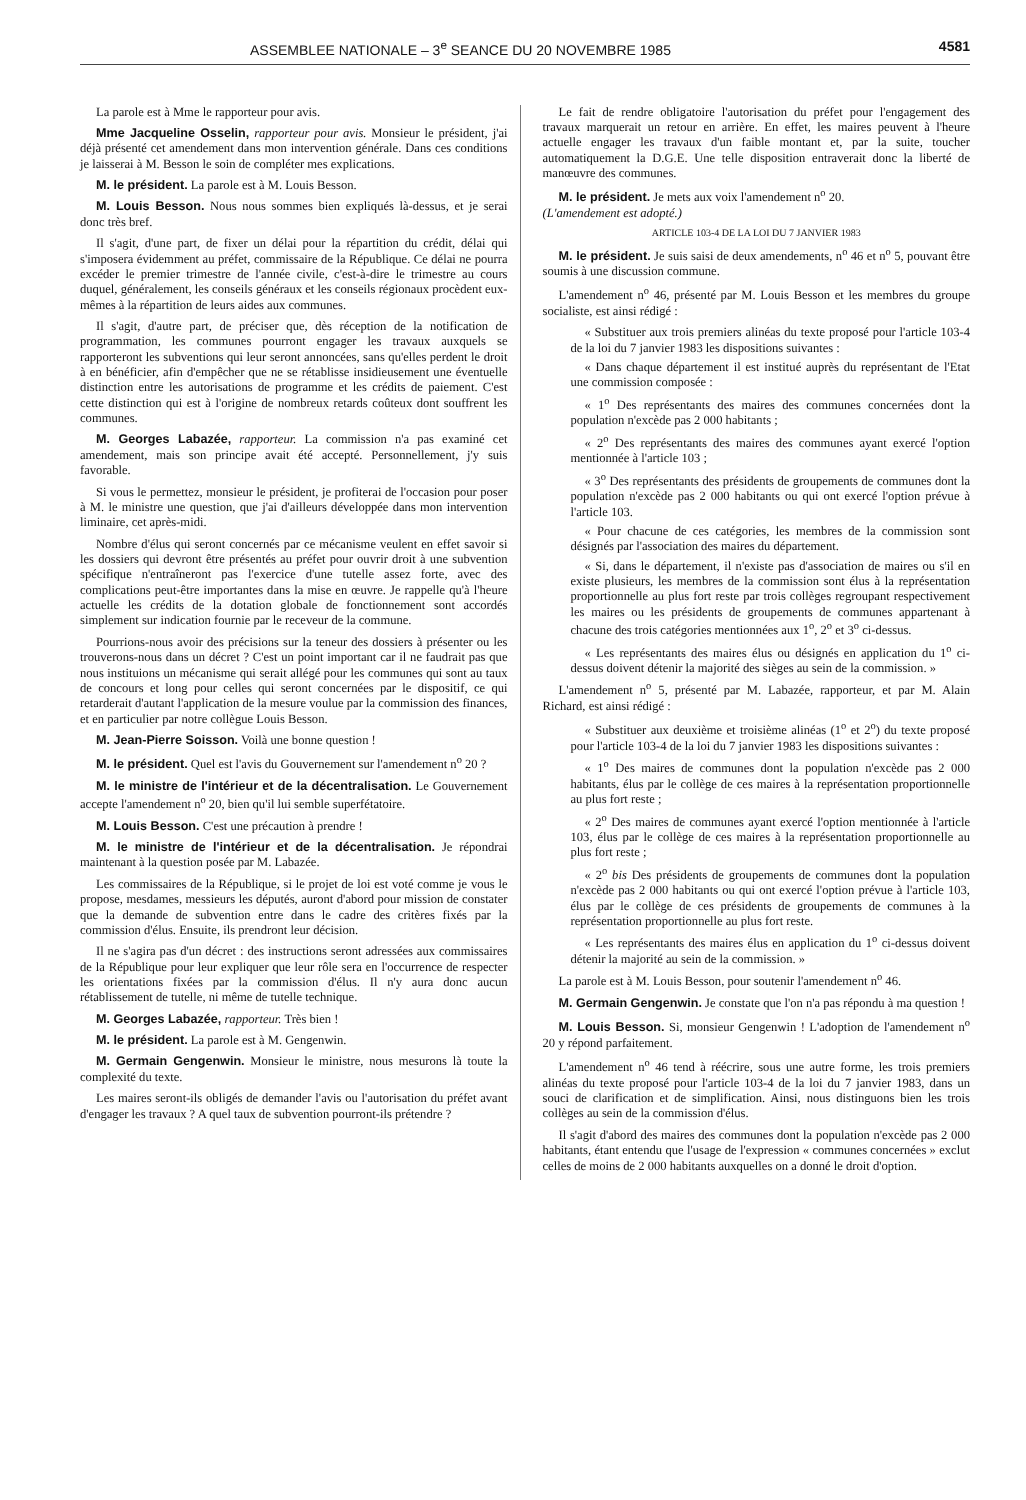ASSEMBLEE NATIONALE – 3<sup>e</sup> SEANCE DU 20 NOVEMBRE 1985 4581
La parole est à Mme le rapporteur pour avis.
Mme Jacqueline Osselin, rapporteur pour avis. Monsieur le président, j'ai déjà présenté cet amendement dans mon intervention générale. Dans ces conditions je laisserai à M. Besson le soin de compléter mes explications.
M. le président. La parole est à M. Louis Besson.
M. Louis Besson. Nous nous sommes bien expliqués là-dessus, et je serai donc très bref.
Il s'agit, d'une part, de fixer un délai pour la répartition du crédit, délai qui s'imposera évidemment au préfet, commissaire de la République. Ce délai ne pourra excéder le premier trimestre de l'année civile, c'est-à-dire le trimestre au cours duquel, généralement, les conseils généraux et les conseils régionaux procèdent eux-mêmes à la répartition de leurs aides aux communes.
Il s'agit, d'autre part, de préciser que, dès réception de la notification de programmation, les communes pourront engager les travaux auxquels se rapporteront les subventions qui leur seront annoncées, sans qu'elles perdent le droit à en bénéficier, afin d'empêcher que ne se rétablisse insidieusement une éventuelle distinction entre les autorisations de programme et les crédits de paiement. C'est cette distinction qui est à l'origine de nombreux retards coûteux dont souffrent les communes.
M. Georges Labazée, rapporteur. La commission n'a pas examiné cet amendement, mais son principe avait été accepté. Personnellement, j'y suis favorable.
Si vous le permettez, monsieur le président, je profiterai de l'occasion pour poser à M. le ministre une question, que j'ai d'ailleurs développée dans mon intervention liminaire, cet après-midi.
Nombre d'élus qui seront concernés par ce mécanisme veulent en effet savoir si les dossiers qui devront être présentés au préfet pour ouvrir droit à une subvention spécifique n'entraîneront pas l'exercice d'une tutelle assez forte, avec des complications peut-être importantes dans la mise en œuvre. Je rappelle qu'à l'heure actuelle les crédits de la dotation globale de fonctionnement sont accordés simplement sur indication fournie par le receveur de la commune.
Pourrions-nous avoir des précisions sur la teneur des dossiers à présenter ou les trouverons-nous dans un décret ? C'est un point important car il ne faudrait pas que nous instituions un mécanisme qui serait allégé pour les communes qui sont au taux de concours et long pour celles qui seront concernées par le dispositif, ce qui retarderait d'autant l'application de la mesure voulue par la commission des finances, et en particulier par notre collègue Louis Besson.
M. Jean-Pierre Soisson. Voilà une bonne question !
M. le président. Quel est l'avis du Gouvernement sur l'amendement n<sup>o</sup> 20 ?
M. le ministre de l'intérieur et de la décentralisation. Le Gouvernement accepte l'amendement n<sup>o</sup> 20, bien qu'il lui semble superfétatoire.
M. Louis Besson. C'est une précaution à prendre !
M. le ministre de l'intérieur et de la décentralisation. Je répondrai maintenant à la question posée par M. Labazée.
Les commissaires de la République, si le projet de loi est voté comme je vous le propose, mesdames, messieurs les députés, auront d'abord pour mission de constater que la demande de subvention entre dans le cadre des critères fixés par la commission d'élus. Ensuite, ils prendront leur décision.
Il ne s'agira pas d'un décret : des instructions seront adressées aux commissaires de la République pour leur expliquer que leur rôle sera en l'occurrence de respecter les orientations fixées par la commission d'élus. Il n'y aura donc aucun rétablissement de tutelle, ni même de tutelle technique.
M. Georges Labazée, rapporteur. Très bien !
M. le président. La parole est à M. Gengenwin.
M. Germain Gengenwin. Monsieur le ministre, nous mesurons là toute la complexité du texte.
Les maires seront-ils obligés de demander l'avis ou l'autorisation du préfet avant d'engager les travaux ? A quel taux de subvention pourront-ils prétendre ?
Le fait de rendre obligatoire l'autorisation du préfet pour l'engagement des travaux marquerait un retour en arrière. En effet, les maires peuvent à l'heure actuelle engager les travaux d'un faible montant et, par la suite, toucher automatiquement la D.G.E. Une telle disposition entraverait donc la liberté de manœuvre des communes.
M. le président. Je mets aux voix l'amendement n<sup>o</sup> 20.
(L'amendement est adopté.)
ARTICLE 103-4 DE LA LOI DU 7 JANVIER 1983
M. le président. Je suis saisi de deux amendements, n<sup>o</sup> 46 et n<sup>o</sup> 5, pouvant être soumis à une discussion commune.
L'amendement n<sup>o</sup> 46, présenté par M. Louis Besson et les membres du groupe socialiste, est ainsi rédigé :
« Substituer aux trois premiers alinéas du texte proposé pour l'article 103-4 de la loi du 7 janvier 1983 les dispositions suivantes :
« Dans chaque département il est institué auprès du représentant de l'Etat une commission composée :
« 1<sup>o</sup> Des représentants des maires des communes concernées dont la population n'excède pas 2 000 habitants ;
« 2<sup>o</sup> Des représentants des maires des communes ayant exercé l'option mentionnée à l'article 103 ;
« 3<sup>o</sup> Des représentants des présidents de groupements de communes dont la population n'excède pas 2 000 habitants ou qui ont exercé l'option prévue à l'article 103.
« Pour chacune de ces catégories, les membres de la commission sont désignés par l'association des maires du département.
« Si, dans le département, il n'existe pas d'association de maires ou s'il en existe plusieurs, les membres de la commission sont élus à la représentation proportionnelle au plus fort reste par trois collèges regroupant respectivement les maires ou les présidents de groupements de communes appartenant à chacune des trois catégories mentionnées aux 1<sup>o</sup>, 2<sup>o</sup> et 3<sup>o</sup> ci-dessus.
« Les représentants des maires élus ou désignés en application du 1<sup>o</sup> ci-dessus doivent détenir la majorité des sièges au sein de la commission. »
L'amendement n<sup>o</sup> 5, présenté par M. Labazée, rapporteur, et par M. Alain Richard, est ainsi rédigé :
« Substituer aux deuxième et troisième alinéas (1<sup>o</sup> et 2<sup>o</sup>) du texte proposé pour l'article 103-4 de la loi du 7 janvier 1983 les dispositions suivantes :
« 1<sup>o</sup> Des maires de communes dont la population n'excède pas 2 000 habitants, élus par le collège de ces maires à la représentation proportionnelle au plus fort reste ;
« 2<sup>o</sup> Des maires de communes ayant exercé l'option mentionnée à l'article 103, élus par le collège de ces maires à la représentation proportionnelle au plus fort reste ;
« 2<sup>o</sup> bis Des présidents de groupements de communes dont la population n'excède pas 2 000 habitants ou qui ont exercé l'option prévue à l'article 103, élus par le collège de ces présidents de groupements de communes à la représentation proportionnelle au plus fort reste.
« Les représentants des maires élus en application du 1<sup>o</sup> ci-dessus doivent détenir la majorité au sein de la commission. »
La parole est à M. Louis Besson, pour soutenir l'amendement n<sup>o</sup> 46.
M. Germain Gengenwin. Je constate que l'on n'a pas répondu à ma question !
M. Louis Besson. Si, monsieur Gengenwin ! L'adoption de l'amendement n<sup>o</sup> 20 y répond parfaitement.
L'amendement n<sup>o</sup> 46 tend à réécrire, sous une autre forme, les trois premiers alinéas du texte proposé pour l'article 103-4 de la loi du 7 janvier 1983, dans un souci de clarification et de simplification. Ainsi, nous distinguons bien les trois collèges au sein de la commission d'élus.
Il s'agit d'abord des maires des communes dont la population n'excède pas 2 000 habitants, étant entendu que l'usage de l'expression « communes concernées » exclut celles de moins de 2 000 habitants auxquelles on a donné le droit d'option.